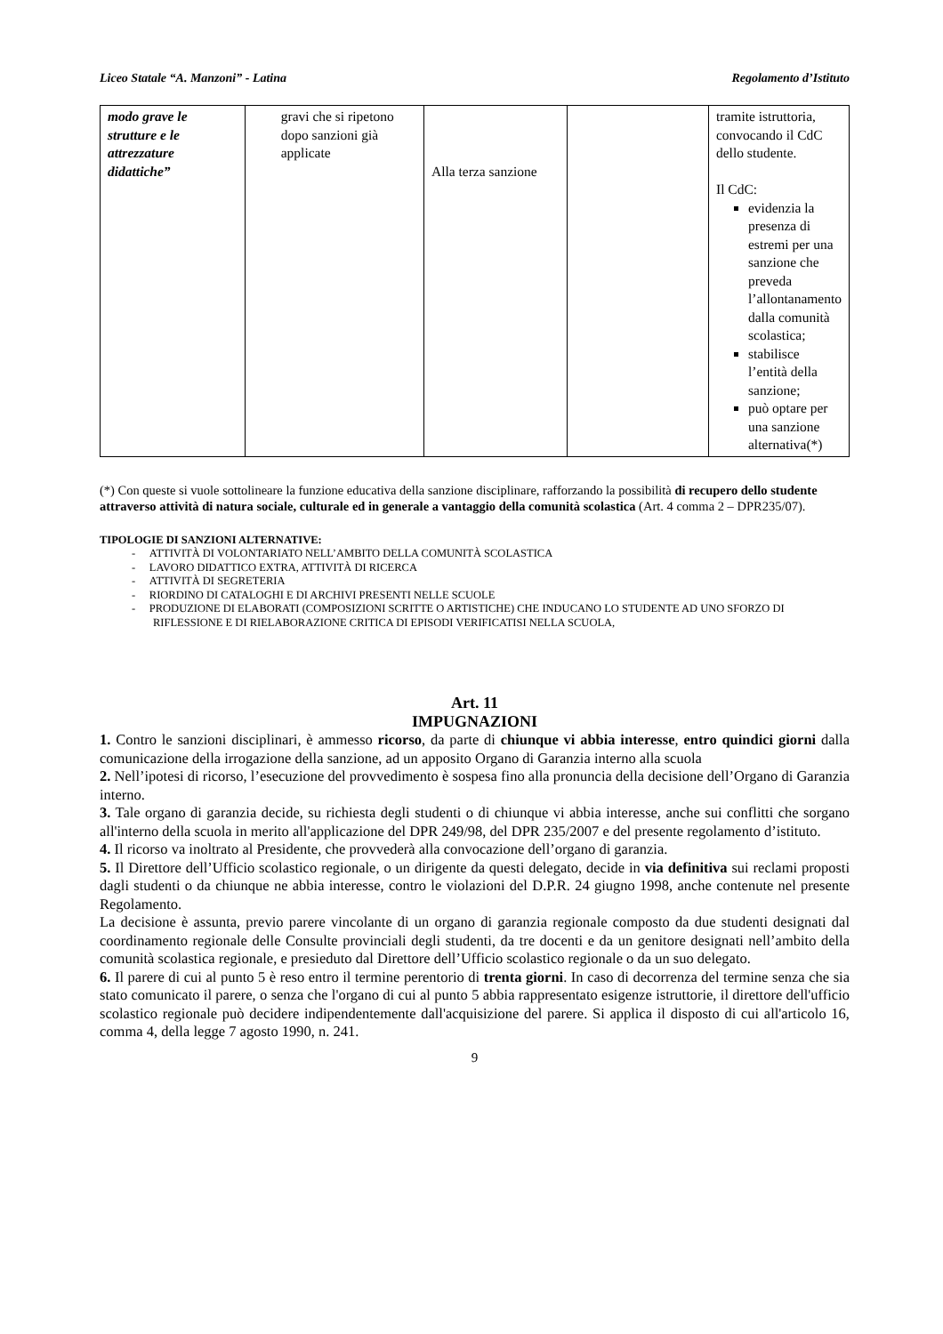Liceo Statale “A. Manzoni” - Latina Regolamento d’Istituto
| modo grave le strutture e le attrezzature didattiche” | gravi che si ripetono dopo sanzioni già applicate | Alla terza sanzione | | tramite istruttoria, convocando il CdC dello studente. Il CdC: evidenzia la presenza di estremi per una sanzione che preveda l’allontanamento dalla comunità scolastica; stabilisce l’entità della sanzione; può optare per una sanzione alternativa(*) |
(*) Con queste si vuole sottolineare la funzione educativa della sanzione disciplinare, rafforzando la possibilità di recupero dello studente attraverso attività di natura sociale, culturale ed in generale a vantaggio della comunità scolastica (Art. 4 comma 2 – DPR235/07).
TIPOLOGIE DI SANZIONI ALTERNATIVE:
- ATTIVITÀ DI VOLONTARIATO NELL’AMBITO DELLA COMUNITÀ SCOLASTICA
- LAVORO DIDATTICO EXTRA, ATTIVITÀ DI RICERCA
- ATTIVITÀ DI SEGRETERIA
- RIORDINO DI CATALOGHI E DI ARCHIVI PRESENTI NELLE SCUOLE
- PRODUZIONE DI ELABORATI (COMPOSIZIONI SCRITTE O ARTISTICHE) CHE INDUCANO LO STUDENTE AD UNO SFORZO DI RIFLESSIONE E DI RIELABORAZIONE CRITICA DI EPISODI VERIFICATISI NELLA SCUOLA,
Art. 11
IMPUGNAZIONI
1. Contro le sanzioni disciplinari, è ammesso ricorso, da parte di chiunque vi abbia interesse, entro quindici giorni dalla comunicazione della irrogazione della sanzione, ad un apposito Organo di Garanzia interno alla scuola
2. Nell’ipotesi di ricorso, l’esecuzione del provvedimento è sospesa fino alla pronuncia della decisione dell’Organo di Garanzia interno.
3. Tale organo di garanzia decide, su richiesta degli studenti o di chiunque vi abbia interesse, anche sui conflitti che sorgano all'interno della scuola in merito all'applicazione del DPR 249/98, del DPR 235/2007 e del presente regolamento d’istituto.
4. Il ricorso va inoltrato al Presidente, che provvederà alla convocazione dell’organo di garanzia.
5. Il Direttore dell’Ufficio scolastico regionale, o un dirigente da questi delegato, decide in via definitiva sui reclami proposti dagli studenti o da chiunque ne abbia interesse, contro le violazioni del D.P.R. 24 giugno 1998, anche contenute nel presente Regolamento.
La decisione è assunta, previo parere vincolante di un organo di garanzia regionale composto da due studenti designati dal coordinamento regionale delle Consulte provinciali degli studenti, da tre docenti e da un genitore designati nell’ambito della comunità scolastica regionale, e presieduto dal Direttore dell’Ufficio scolastico regionale o da un suo delegato.
6. Il parere di cui al punto 5 è reso entro il termine perentorio di trenta giorni. In caso di decorrenza del termine senza che sia stato comunicato il parere, o senza che l'organo di cui al punto 5 abbia rappresentato esigenze istruttorie, il direttore dell'ufficio scolastico regionale può decidere indipendentemente dall'acquisizione del parere. Si applica il disposto di cui all'articolo 16, comma 4, della legge 7 agosto 1990, n. 241.
9